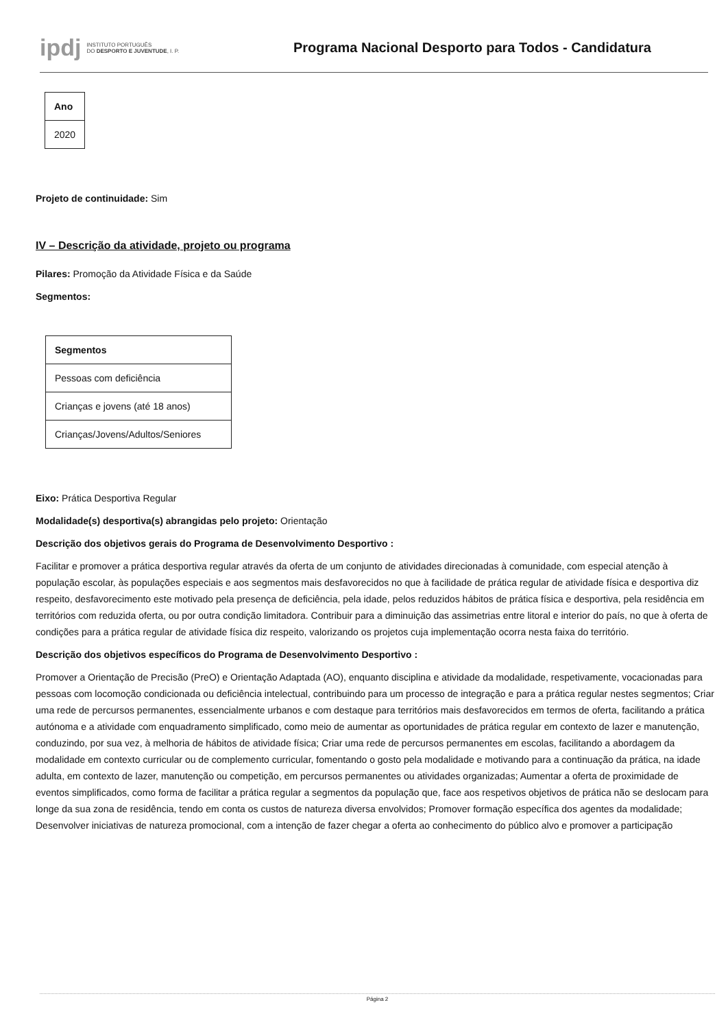ipdj INSTITUTO PORTUGUÊS
DO DESPORTO E JUVENTUDE, I. P.
Programa Nacional Desporto para Todos - Candidatura
| Ano |
| --- |
| 2020 |
Projeto de continuidade: Sim
IV – Descrição da atividade, projeto ou programa
Pilares: Promoção da Atividade Física e da Saúde
Segmentos:
| Segmentos |
| --- |
| Pessoas com deficiência |
| Crianças e jovens (até 18 anos) |
| Crianças/Jovens/Adultos/Seniores |
Eixo: Prática Desportiva Regular
Modalidade(s) desportiva(s) abrangidas pelo projeto: Orientação
Descrição dos objetivos gerais do Programa de Desenvolvimento Desportivo :
Facilitar e promover a prática desportiva regular através da oferta de um conjunto de atividades direcionadas à comunidade, com especial atenção à população escolar, às populações especiais e aos segmentos mais desfavorecidos no que à facilidade de prática regular de atividade física e desportiva diz respeito, desfavorecimento este motivado pela presença de deficiência, pela idade, pelos reduzidos hábitos de prática física e desportiva, pela residência em territórios com reduzida oferta, ou por outra condição limitadora. Contribuir para a diminuição das assimetrias entre litoral e interior do país, no que à oferta de condições para a prática regular de atividade física diz respeito, valorizando os projetos cuja implementação ocorra nesta faixa do território.
Descrição dos objetivos específicos do Programa de Desenvolvimento Desportivo :
Promover a Orientação de Precisão (PreO) e Orientação Adaptada (AO), enquanto disciplina e atividade da modalidade, respetivamente, vocacionadas para pessoas com locomoção condicionada ou deficiência intelectual, contribuindo para um processo de integração e para a prática regular nestes segmentos; Criar uma rede de percursos permanentes, essencialmente urbanos e com destaque para territórios mais desfavorecidos em termos de oferta, facilitando a prática autónoma e a atividade com enquadramento simplificado, como meio de aumentar as oportunidades de prática regular em contexto de lazer e manutenção, conduzindo, por sua vez, à melhoria de hábitos de atividade física; Criar uma rede de percursos permanentes em escolas, facilitando a abordagem da modalidade em contexto curricular ou de complemento curricular, fomentando o gosto pela modalidade e motivando para a continuação da prática, na idade adulta, em contexto de lazer, manutenção ou competição, em percursos permanentes ou atividades organizadas; Aumentar a oferta de proximidade de eventos simplificados, como forma de facilitar a prática regular a segmentos da população que, face aos respetivos objetivos de prática não se deslocam para longe da sua zona de residência, tendo em conta os custos de natureza diversa envolvidos; Promover formação específica dos agentes da modalidade; Desenvolver iniciativas de natureza promocional, com a intenção de fazer chegar a oferta ao conhecimento do público alvo e promover a participação
Página 2